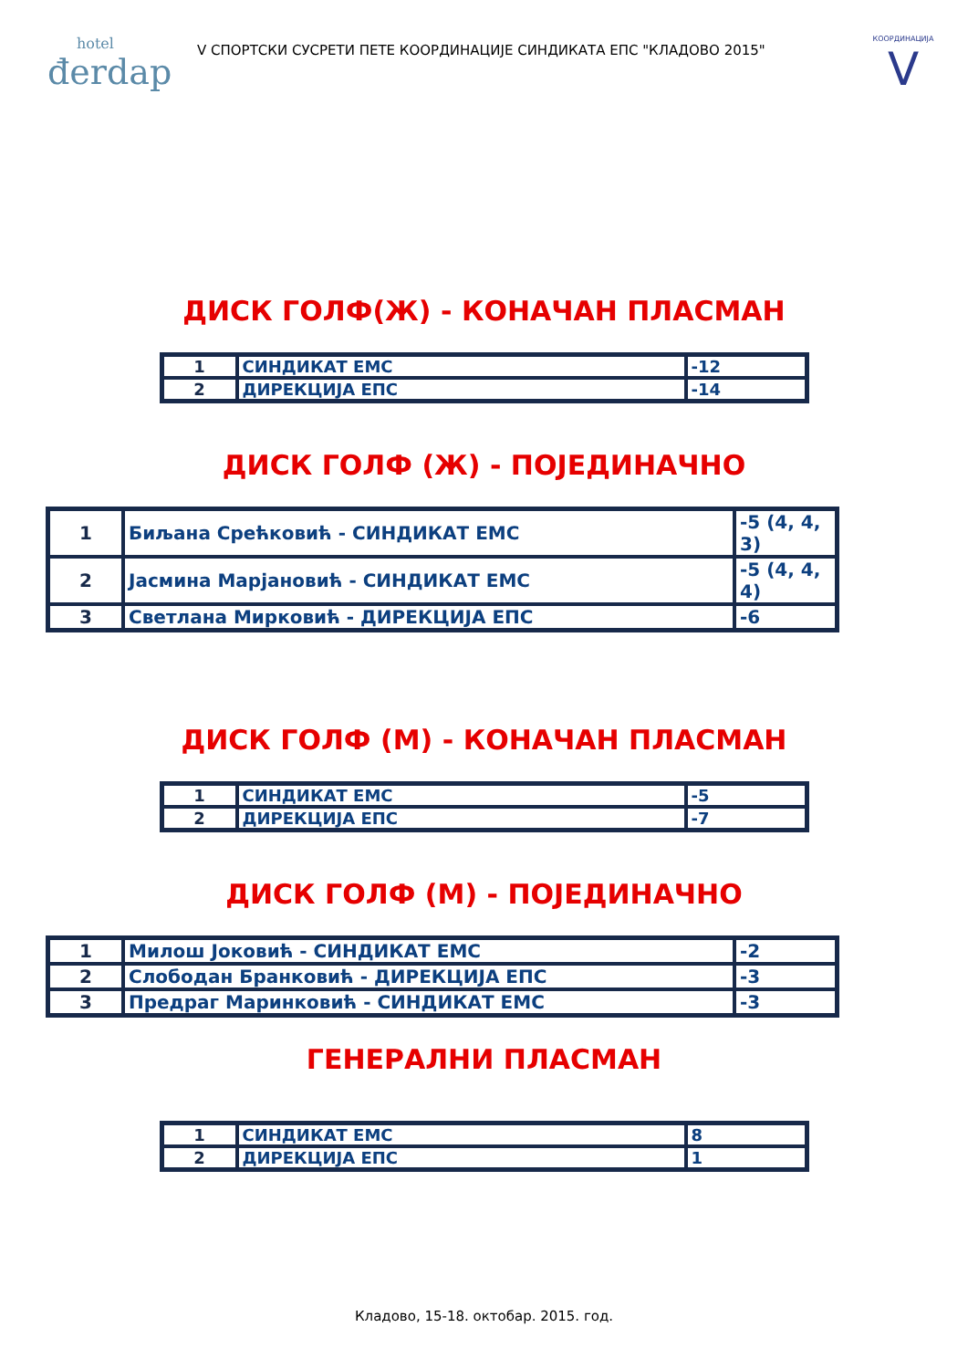hotel
đerdap
V СПОРТСКИ СУСРЕТИ ПЕТЕ КООРДИНАЦИЈЕ СИНДИКАТА ЕПС "КЛАДОВО 2015"
КООРДИНАЦИЈА
V
ДИСК ГОЛФ(Ж) - КОНАЧАН ПЛАСМАН
| 1 | СИНДИКАТ ЕМС | -12 |
| 2 | ДИРЕКЦИЈА ЕПС | -14 |
ДИСК ГОЛФ (Ж) - ПОЈЕДИНАЧНО
| 1 | Биљана Срећковић - СИНДИКАТ ЕМС | -5 (4, 4, 3) |
| 2 | Јасмина Марјановић - СИНДИКАТ ЕМС | -5 (4, 4, 4) |
| 3 | Светлана Мирковић - ДИРЕКЦИЈА ЕПС | -6 |
ДИСК ГОЛФ (М) - КОНАЧАН ПЛАСМАН
| 1 | СИНДИКАТ ЕМС | -5 |
| 2 | ДИРЕКЦИЈА ЕПС | -7 |
ДИСК ГОЛФ (М) - ПОЈЕДИНАЧНО
| 1 | Милош Јоковић - СИНДИКАТ ЕМС | -2 |
| 2 | Слободан Бранковић - ДИРЕКЦИЈА ЕПС | -3 |
| 3 | Предраг Маринковић - СИНДИКАТ ЕМС | -3 |
ГЕНЕРАЛНИ ПЛАСМАН
| 1 | СИНДИКАТ ЕМС | 8 |
| 2 | ДИРЕКЦИЈА ЕПС | 1 |
Кладово, 15-18. октобар. 2015. год.